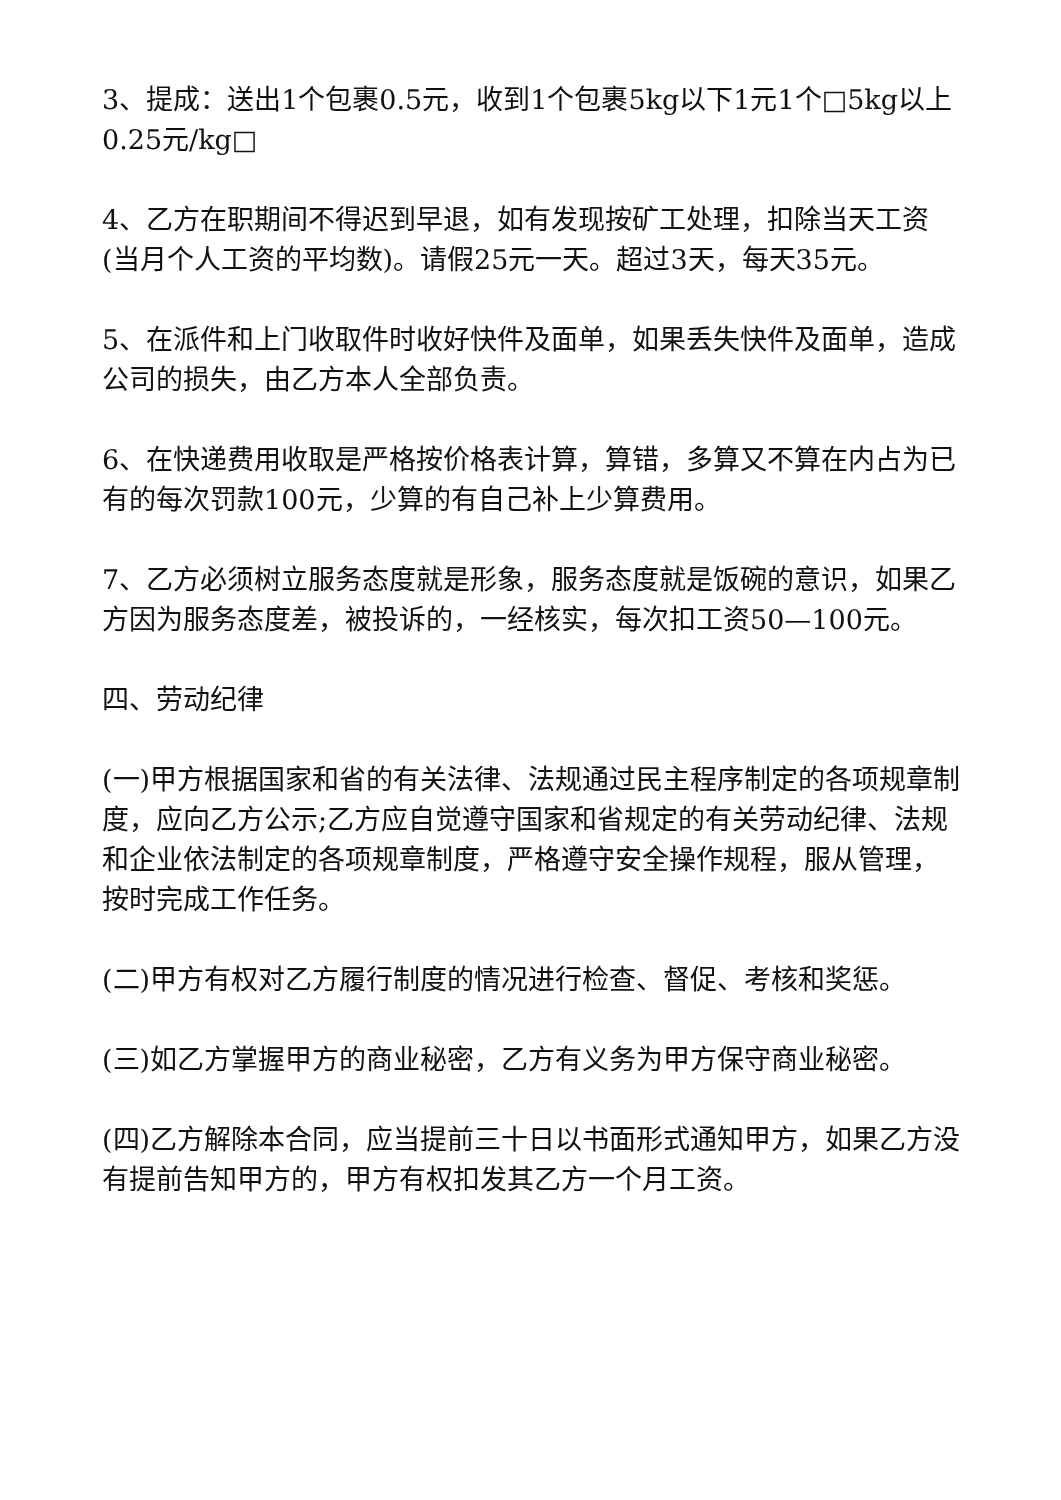3、提成：送出1个包裹0.5元，收到1个包裹5kg以下1元1个□5kg以上0.25元/kg□
4、乙方在职期间不得迟到早退，如有发现按矿工处理，扣除当天工资(当月个人工资的平均数)。请假25元一天。超过3天，每天35元。
5、在派件和上门收取件时收好快件及面单，如果丢失快件及面单，造成公司的损失，由乙方本人全部负责。
6、在快递费用收取是严格按价格表计算，算错，多算又不算在内占为已有的每次罚款100元，少算的有自己补上少算费用。
7、乙方必须树立服务态度就是形象，服务态度就是饭碗的意识，如果乙方因为服务态度差，被投诉的，一经核实，每次扣工资50—100元。
四、劳动纪律
(一)甲方根据国家和省的有关法律、法规通过民主程序制定的各项规章制度，应向乙方公示;乙方应自觉遵守国家和省规定的有关劳动纪律、法规和企业依法制定的各项规章制度，严格遵守安全操作规程，服从管理，按时完成工作任务。
(二)甲方有权对乙方履行制度的情况进行检查、督促、考核和奖惩。
(三)如乙方掌握甲方的商业秘密，乙方有义务为甲方保守商业秘密。
(四)乙方解除本合同，应当提前三十日以书面形式通知甲方，如果乙方没有提前告知甲方的，甲方有权扣发其乙方一个月工资。